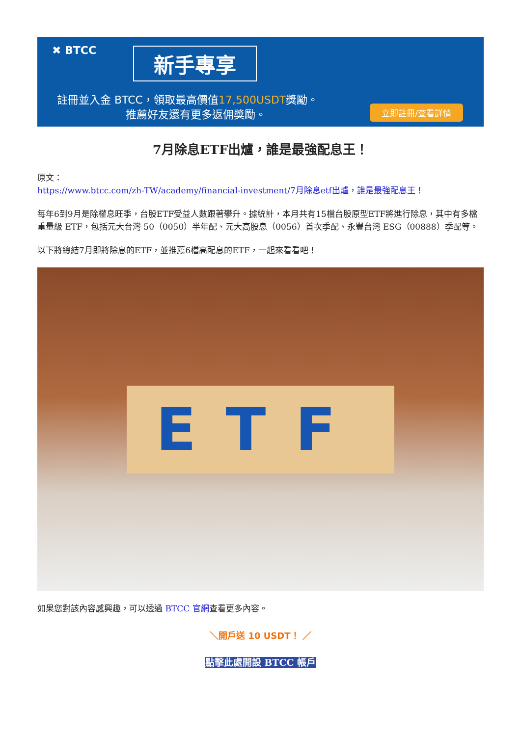✖ BTCC
新手專享
註冊並入金 BTCC，領取最高價值17,500USDT獎勵。
推薦好友還有更多返佣獎勵。 立即註冊/查看詳情
7月除息ETF出爐，誰是最強配息王！
原文：
https://www.btcc.com/zh-TW/academy/financial-investment/7月除息etf出爐，誰是最強配息王！
每年6到9月是除權息旺季，台股ETF受益人數跟著攀升。據統計，本月共有15檔台股原型ETF將進行除息，其中有多檔重量級 ETF，包括元大台灣 50（0050）半年配、元大高股息（0056）首次季配、永豐台灣 ESG（00888）季配等。
以下將總結7月即將除息的ETF，並推薦6檔高配息的ETF，一起來看看吧！
ETF
如果您對該內容感興趣，可以透過 BTCC 官網查看更多內容。
＼開戶送 10 USDT！ ／
點擊此處開設 BTCC 帳戶